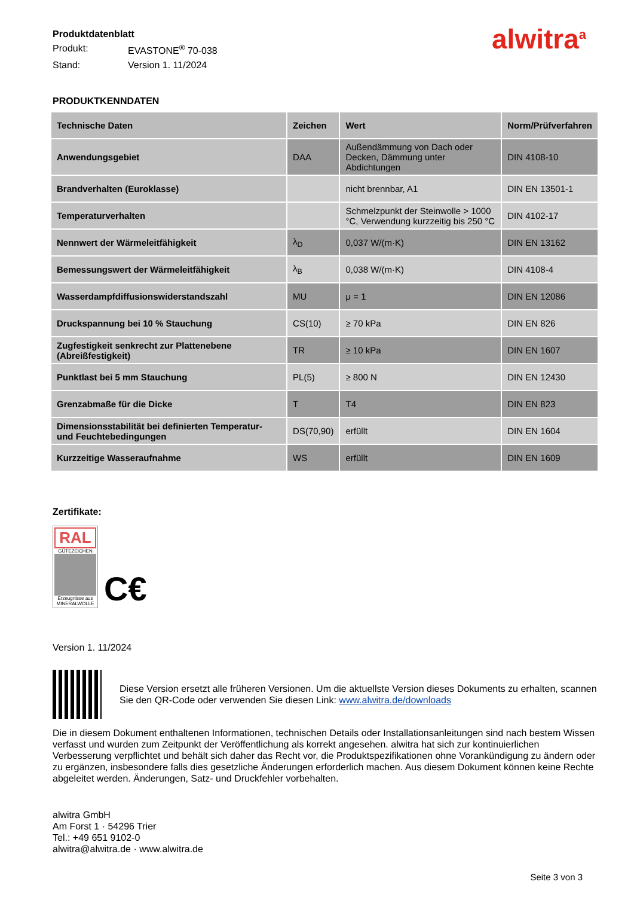Produktdatenblatt
Produkt: EVASTONE<sup>®</sup> 70-038
Stand: Version 1. 11/2024
alwitra<sup>a</sup>
PRODUKTKENNDATEN
| Technische Daten | Zeichen | Wert | Norm/Prüfverfahren |
| --- | --- | --- | --- |
| Anwendungsgebiet | DAA | Außendämmung von Dach oder Decken, Dämmung unter Abdichtungen | DIN 4108-10 |
| Brandverhalten (Euroklasse) | | nicht brennbar, A1 | DIN EN 13501-1 |
| Temperaturverhalten | | Schmelzpunkt der Steinwolle > 1000 °C, Verwendung kurzzeitig bis 250 °C | DIN 4102-17 |
| Nennwert der Wärmeleitfähigkeit | λ<sub>D</sub> | 0,037 W/(m·K) | DIN EN 13162 |
| Bemessungswert der Wärmeleitfähigkeit | λ<sub>B</sub> | 0,038 W/(m·K) | DIN 4108-4 |
| Wasserdampfdiffusionswiderstandszahl | MU | μ = 1 | DIN EN 12086 |
| Druckspannung bei 10 % Stauchung | CS(10) | ≥ 70 kPa | DIN EN 826 |
| Zugfestigkeit senkrecht zur Plattenebene (Abreißfestigkeit) | TR | ≥ 10 kPa | DIN EN 1607 |
| Punktlast bei 5 mm Stauchung | PL(5) | ≥ 800 N | DIN EN 12430 |
| Grenzabmaße für die Dicke | T | T4 | DIN EN 823 |
| Dimensionsstabilität bei definierten Temperatur- und Feuchtebedingungen | DS(70,90) | erfüllt | DIN EN 1604 |
| Kurzzeitige Wasseraufnahme | WS | erfüllt | DIN EN 1609 |
Zertifikate:
RAL
GÜTEZEICHEN
Erzeugnisse aus MINERALWOLLE
C€
Version 1. 11/2024
Diese Version ersetzt alle früheren Versionen. Um die aktuellste Version dieses Dokuments zu erhalten, scannen Sie den QR-Code oder verwenden Sie diesen Link: www.alwitra.de/downloads
Die in diesem Dokument enthaltenen Informationen, technischen Details oder Installationsanleitungen sind nach bestem Wissen verfasst und wurden zum Zeitpunkt der Veröffentlichung als korrekt angesehen. alwitra hat sich zur kontinuierlichen Verbesserung verpflichtet und behält sich daher das Recht vor, die Produktspezifikationen ohne Vorankündigung zu ändern oder zu ergänzen, insbesondere falls dies gesetzliche Änderungen erforderlich machen. Aus diesem Dokument können keine Rechte abgeleitet werden. Änderungen, Satz- und Druckfehler vorbehalten.
alwitra GmbH
Am Forst 1 · 54296 Trier
Tel.: +49 651 9102-0
alwitra@alwitra.de · www.alwitra.de
Seite 3 von 3